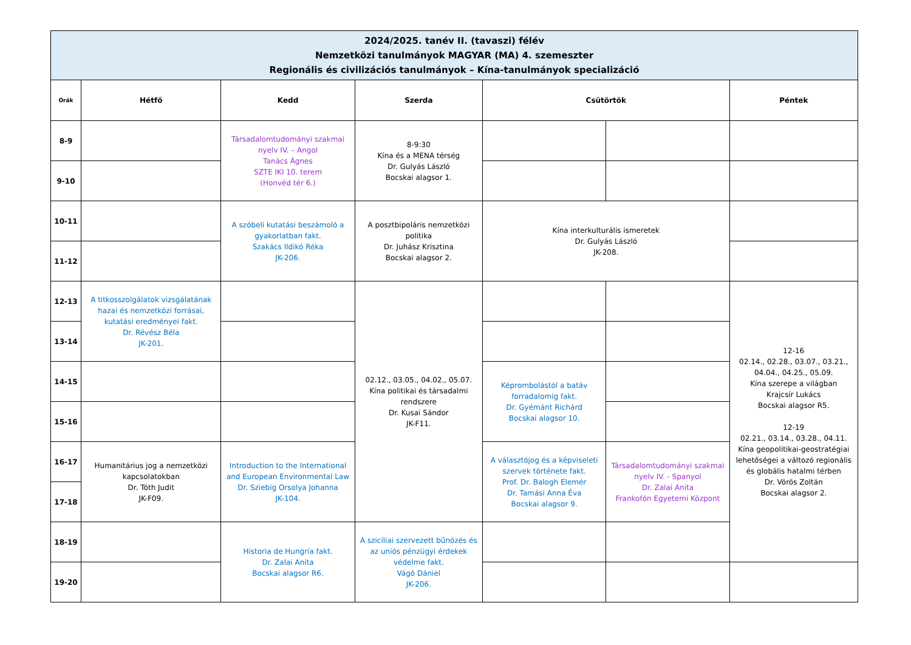| 2024/2025. tanév II. (tavaszi) félév Nemzetközi tanulmányok MAGYAR (MA) 4. szemeszter Regionális és civilizációs tanulmányok – Kína-tanulmányok specializáció | | | | | | |
| Órák | Hétfő | Kedd | Szerda | Csütörtök | | Péntek |
| 8-9 | | Társadalomtudományi szakmai nyelv IV. – Angol Tanács Ágnes SZTE IKI 10. terem (Honvéd tér 6.) | 8-9:30 Kína és a MENA térség Dr. Gulyás László Bocskai alagsor 1. | | | |
| 9-10 | | | | | | |
| 10-11 | | A szóbeli kutatási beszámoló a gyakorlatban fakt. Szakács Ildikó Réka JK-206. | A posztbipoláris nemzetközi politika Dr. Juhász Krisztina Bocskai alagsor 2. | Kína interkulturális ismeretek Dr. Gulyás László JK-208. | | |
| 11-12 | | | | | | |
| 12-13 | A titkosszolgálatok vizsgálatának hazai és nemzetközi forrásai, kutatási eredményei fakt. Dr. Révész Béla JK-201. | | 02.12., 03.05., 04.02., 05.07. Kína politikai és társadalmi rendszere Dr. Kusai Sándor JK-F11. | | | 12-16 02.14., 02.28., 03.07., 03.21., 04.04., 04.25., 05.09. Kína szerepe a világban Krajcsír Lukács Bocskai alagsor R5. 12-19 02.21., 03.14., 03.28., 04.11. Kína geopolitikai-geostratégiai lehetőségei a változó regionális és globális hatalmi térben Dr. Vörös Zoltán Bocskai alagsor 2. |
| 13-14 | | | | | | |
| 14-15 | | | | Képrombolástól a batáv forradalomig fakt. Dr. Gyémánt Richárd Bocskai alagsor 10. | | |
| 15-16 | | | | | | |
| 16-17 | Humanitárius jog a nemzetközi kapcsolatokban Dr. Tóth Judit JK-F09. | Introduction to the International and European Environmental Law Dr. Sziebig Orsolya Johanna JK-104. | | A választójog és a képviseleti szervek története fakt. Prof. Dr. Balogh Elemér Dr. Tamási Anna Éva Bocskai alagsor 9. | Társadalomtudományi szakmai nyelv IV. - Spanyol Dr. Zalai Anita Frankofón Egyetemi Központ | |
| 17-18 | | | | | | |
| 18-19 | | Historia de Hungría fakt. Dr. Zalai Anita Bocskai alagsor R6. | A szicíliai szervezett bűnözés és az uniós pénzügyi érdekek védelme fakt. Vágó Dániel JK-206. | | | |
| 19-20 | | | | | | |